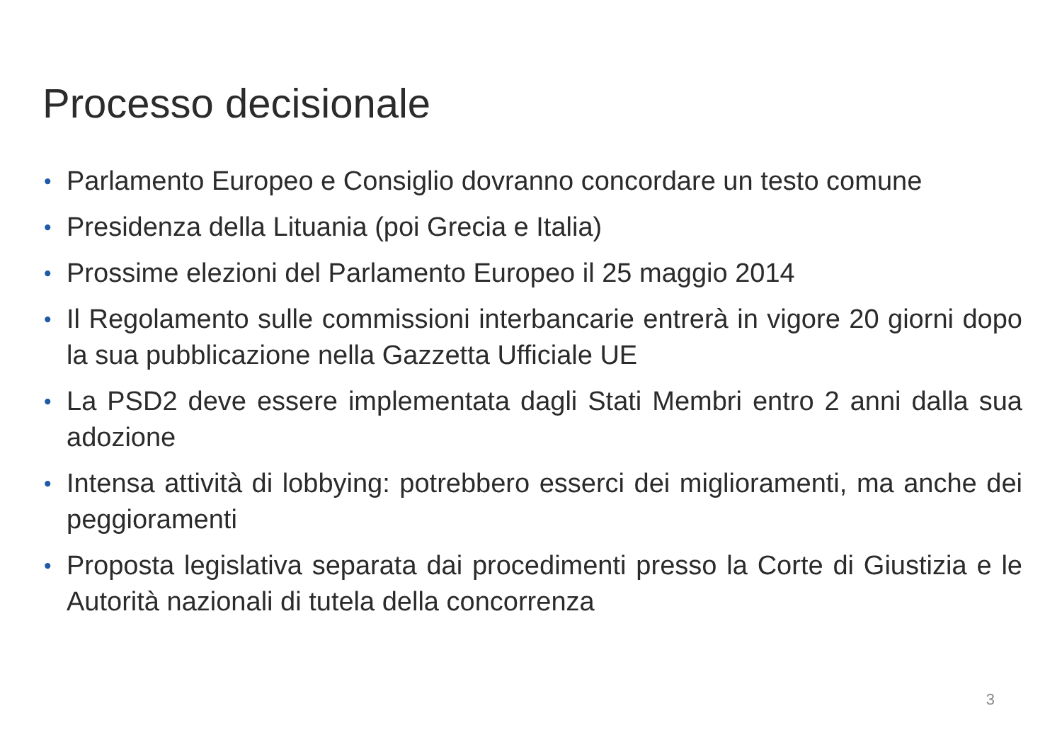Processo decisionale
• Parlamento Europeo e Consiglio dovranno concordare un testo comune
• Presidenza della Lituania (poi Grecia e Italia)
• Prossime elezioni del Parlamento Europeo il 25 maggio 2014
• Il Regolamento sulle commissioni interbancarie entrerà in vigore 20 giorni dopo la sua pubblicazione nella Gazzetta Ufficiale UE
• La PSD2 deve essere implementata dagli Stati Membri entro 2 anni dalla sua adozione
• Intensa attività di lobbying: potrebbero esserci dei miglioramenti, ma anche dei peggioramenti
• Proposta legislativa separata dai procedimenti presso la Corte di Giustizia e le Autorità nazionali di tutela della concorrenza
3